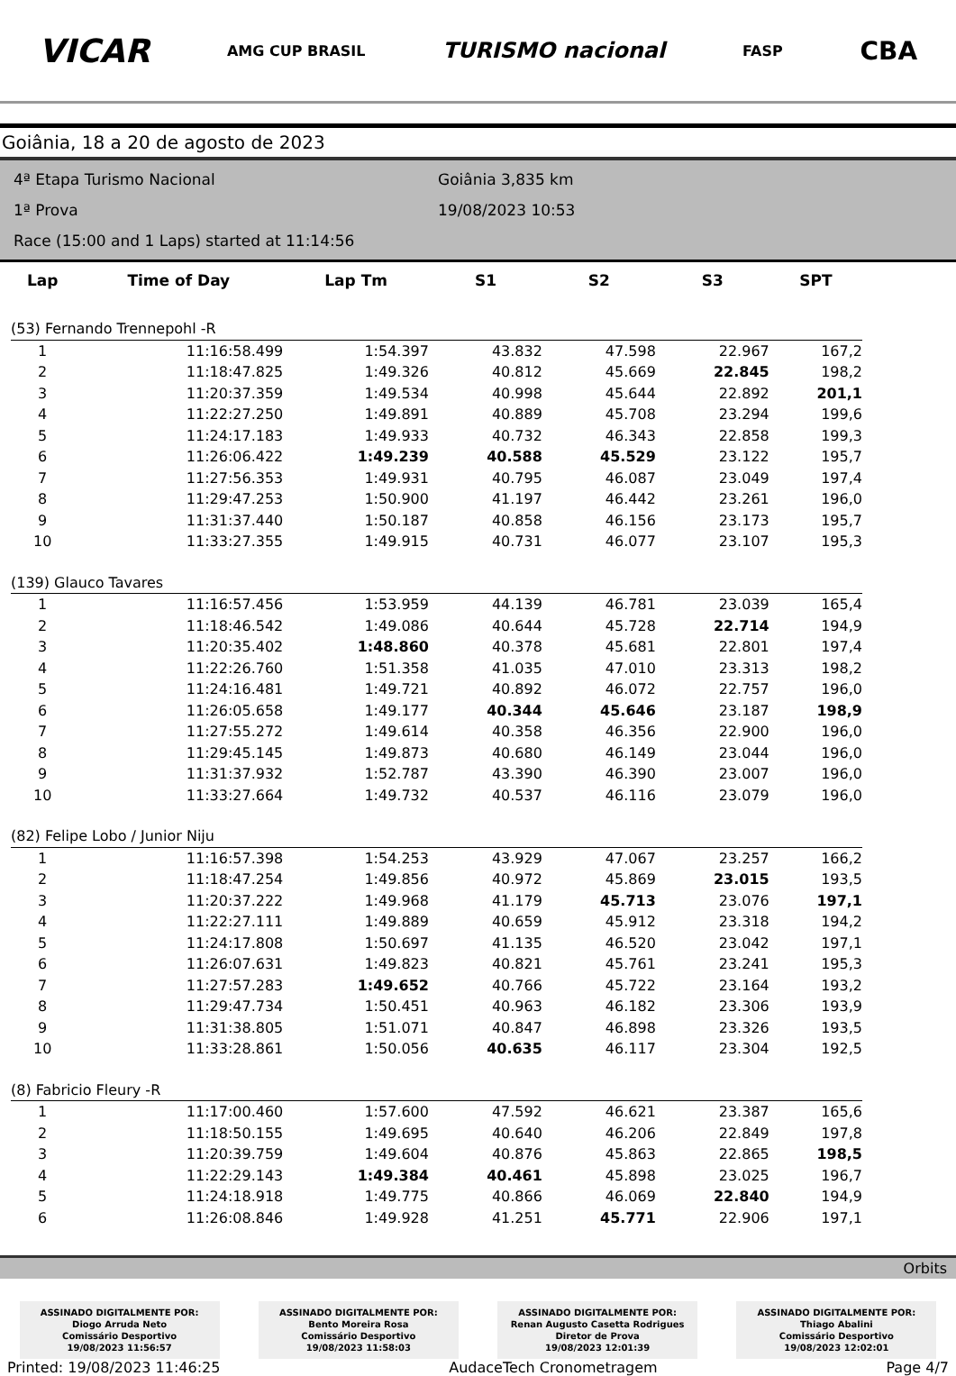VICAR AMG CUP BRASIL TURISMO nacional FASP CBA
Goiânia, 18 a 20 de agosto de 2023
4ª Etapa Turismo Nacional
1ª Prova
Race (15:00 and 1 Laps) started at 11:14:56
Goiânia 3,835 km
19/08/2023 10:53
| Lap | Time of Day | Lap Tm | S1 | S2 | S3 | SPT |
| --- | --- | --- | --- | --- | --- | --- |
| (53) Fernando Trennepohl -R | | | | | | |
| 1 | 11:16:58.499 | 1:54.397 | 43.832 | 47.598 | 22.967 | 167,2 |
| 2 | 11:18:47.825 | 1:49.326 | 40.812 | 45.669 | 22.845 | 198,2 |
| 3 | 11:20:37.359 | 1:49.534 | 40.998 | 45.644 | 22.892 | 201,1 |
| 4 | 11:22:27.250 | 1:49.891 | 40.889 | 45.708 | 23.294 | 199,6 |
| 5 | 11:24:17.183 | 1:49.933 | 40.732 | 46.343 | 22.858 | 199,3 |
| 6 | 11:26:06.422 | 1:49.239 | 40.588 | 45.529 | 23.122 | 195,7 |
| 7 | 11:27:56.353 | 1:49.931 | 40.795 | 46.087 | 23.049 | 197,4 |
| 8 | 11:29:47.253 | 1:50.900 | 41.197 | 46.442 | 23.261 | 196,0 |
| 9 | 11:31:37.440 | 1:50.187 | 40.858 | 46.156 | 23.173 | 195,7 |
| 10 | 11:33:27.355 | 1:49.915 | 40.731 | 46.077 | 23.107 | 195,3 |
| (139) Glauco Tavares | | | | | | |
| 1 | 11:16:57.456 | 1:53.959 | 44.139 | 46.781 | 23.039 | 165,4 |
| 2 | 11:18:46.542 | 1:49.086 | 40.644 | 45.728 | 22.714 | 194,9 |
| 3 | 11:20:35.402 | 1:48.860 | 40.378 | 45.681 | 22.801 | 197,4 |
| 4 | 11:22:26.760 | 1:51.358 | 41.035 | 47.010 | 23.313 | 198,2 |
| 5 | 11:24:16.481 | 1:49.721 | 40.892 | 46.072 | 22.757 | 196,0 |
| 6 | 11:26:05.658 | 1:49.177 | 40.344 | 45.646 | 23.187 | 198,9 |
| 7 | 11:27:55.272 | 1:49.614 | 40.358 | 46.356 | 22.900 | 196,0 |
| 8 | 11:29:45.145 | 1:49.873 | 40.680 | 46.149 | 23.044 | 196,0 |
| 9 | 11:31:37.932 | 1:52.787 | 43.390 | 46.390 | 23.007 | 196,0 |
| 10 | 11:33:27.664 | 1:49.732 | 40.537 | 46.116 | 23.079 | 196,0 |
| (82) Felipe Lobo / Junior Niju | | | | | | |
| 1 | 11:16:57.398 | 1:54.253 | 43.929 | 47.067 | 23.257 | 166,2 |
| 2 | 11:18:47.254 | 1:49.856 | 40.972 | 45.869 | 23.015 | 193,5 |
| 3 | 11:20:37.222 | 1:49.968 | 41.179 | 45.713 | 23.076 | 197,1 |
| 4 | 11:22:27.111 | 1:49.889 | 40.659 | 45.912 | 23.318 | 194,2 |
| 5 | 11:24:17.808 | 1:50.697 | 41.135 | 46.520 | 23.042 | 197,1 |
| 6 | 11:26:07.631 | 1:49.823 | 40.821 | 45.761 | 23.241 | 195,3 |
| 7 | 11:27:57.283 | 1:49.652 | 40.766 | 45.722 | 23.164 | 193,2 |
| 8 | 11:29:47.734 | 1:50.451 | 40.963 | 46.182 | 23.306 | 193,9 |
| 9 | 11:31:38.805 | 1:51.071 | 40.847 | 46.898 | 23.326 | 193,5 |
| 10 | 11:33:28.861 | 1:50.056 | 40.635 | 46.117 | 23.304 | 192,5 |
| (8) Fabricio Fleury -R | | | | | | |
| 1 | 11:17:00.460 | 1:57.600 | 47.592 | 46.621 | 23.387 | 165,6 |
| 2 | 11:18:50.155 | 1:49.695 | 40.640 | 46.206 | 22.849 | 197,8 |
| 3 | 11:20:39.759 | 1:49.604 | 40.876 | 45.863 | 22.865 | 198,5 |
| 4 | 11:22:29.143 | 1:49.384 | 40.461 | 45.898 | 23.025 | 196,7 |
| 5 | 11:24:18.918 | 1:49.775 | 40.866 | 46.069 | 22.840 | 194,9 |
| 6 | 11:26:08.846 | 1:49.928 | 41.251 | 45.771 | 22.906 | 197,1 |
Orbits
ASSINADO DIGITALMENTE POR:
Diogo Arruda Neto
Comissário Desportivo
19/08/2023 11:56:57
ASSINADO DIGITALMENTE POR:
Bento Moreira Rosa
Comissário Desportivo
19/08/2023 11:58:03
ASSINADO DIGITALMENTE POR:
Renan Augusto Casetta Rodrigues
Diretor de Prova
19/08/2023 12:01:39
ASSINADO DIGITALMENTE POR:
Thiago Abalini
Comissário Desportivo
19/08/2023 12:02:01
Printed: 19/08/2023 11:46:25 AudaceTech Cronometragem Page 4/7